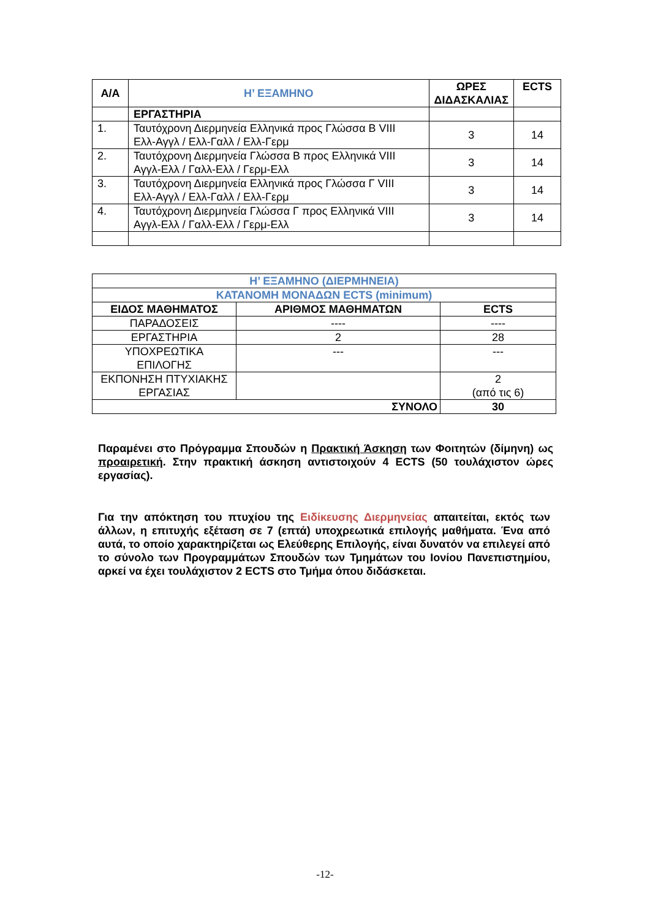| Α/Α | Η’ ΕΞΑΜΗΝΟ | ΩΡΕΣ ΔΙΔΑΣΚΑΛΙΑΣ | ECTS |
| --- | --- | --- | --- |
| | ΕΡΓΑΣΤΗΡΙΑ | | |
| 1. | Ταυτόχρονη Διερμηνεία Ελληνικά προς Γλώσσα Β VIII Ελλ-Αγγλ / Ελλ-Γαλλ / Ελλ-Γερμ | 3 | 14 |
| 2. | Ταυτόχρονη Διερμηνεία Γλώσσα Β προς Ελληνικά VIII Αγγλ-Ελλ / Γαλλ-Ελλ / Γερμ-Ελλ | 3 | 14 |
| 3. | Ταυτόχρονη Διερμηνεία Ελληνικά προς Γλώσσα Γ VIII Ελλ-Αγγλ / Ελλ-Γαλλ / Ελλ-Γερμ | 3 | 14 |
| 4. | Ταυτόχρονη Διερμηνεία Γλώσσα Γ προς Ελληνικά VIII Αγγλ-Ελλ / Γαλλ-Ελλ / Γερμ-Ελλ | 3 | 14 |
| Η’ ΕΞΑΜΗΝΟ (ΔΙΕΡΜΗΝΕΙΑ) | | |
| ΚΑΤΑΝΟΜΗ ΜΟΝΑΔΩΝ ECTS (minimum) | | |
| ΕΙΔΟΣ ΜΑΘΗΜΑΤΟΣ | ΑΡΙΘΜΟΣ ΜΑΘΗΜΑΤΩΝ | ECTS |
| ΠΑΡΑΔΟΣΕΙΣ | ---- | ---- |
| ΕΡΓΑΣΤΗΡΙΑ | 2 | 28 |
| ΥΠΟΧΡΕΩΤΙΚΑ ΕΠΙΛΟΓΗΣ | --- | --- |
| ΕΚΠΟΝΗΣΗ ΠΤΥΧΙΑΚΗΣ ΕΡΓΑΣΙΑΣ | | 2 (από τις 6) |
| ΣΥΝΟΛΟ | | 30 |
Παραμένει στο Πρόγραμμα Σπουδών η Πρακτική Άσκηση των Φοιτητών (δίμηνη) ως προαιρετική. Στην πρακτική άσκηση αντιστοιχούν 4 ECTS (50 τουλάχιστον ώρες εργασίας).
Για την απόκτηση του πτυχίου της Ειδίκευσης Διερμηνείας απαιτείται, εκτός των άλλων, η επιτυχής εξέταση σε 7 (επτά) υποχρεωτικά επιλογής μαθήματα. Ένα από αυτά, το οποίο χαρακτηρίζεται ως Ελεύθερης Επιλογής, είναι δυνατόν να επιλεγεί από το σύνολο των Προγραμμάτων Σπουδών των Τμημάτων του Ιονίου Πανεπιστημίου, αρκεί να έχει τουλάχιστον 2 ECTS στο Τμήμα όπου διδάσκεται.
-12-